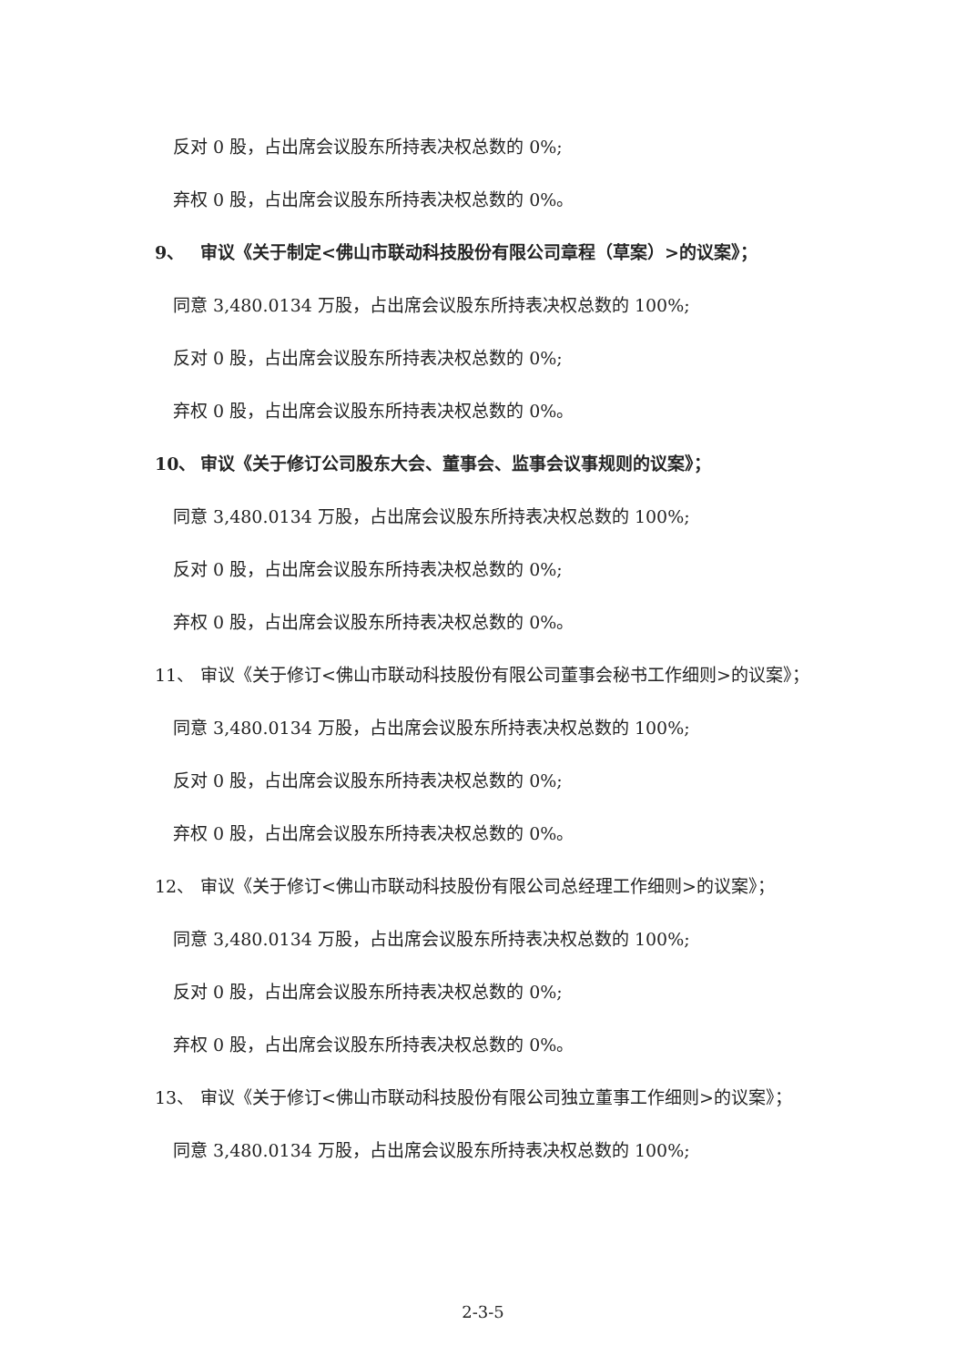反对 0 股，占出席会议股东所持表决权总数的 0%;
弃权 0 股，占出席会议股东所持表决权总数的 0%。
9、 审议《关于制定<佛山市联动科技股份有限公司章程（草案）>的议案》；
同意 3,480.0134 万股，占出席会议股东所持表决权总数的 100%;
反对 0 股，占出席会议股东所持表决权总数的 0%;
弃权 0 股，占出席会议股东所持表决权总数的 0%。
10、 审议《关于修订公司股东大会、董事会、监事会议事规则的议案》；
同意 3,480.0134 万股，占出席会议股东所持表决权总数的 100%;
反对 0 股，占出席会议股东所持表决权总数的 0%;
弃权 0 股，占出席会议股东所持表决权总数的 0%。
11、 审议《关于修订<佛山市联动科技股份有限公司董事会秘书工作细则>的议案》；
同意 3,480.0134 万股，占出席会议股东所持表决权总数的 100%;
反对 0 股，占出席会议股东所持表决权总数的 0%;
弃权 0 股，占出席会议股东所持表决权总数的 0%。
12、 审议《关于修订<佛山市联动科技股份有限公司总经理工作细则>的议案》；
同意 3,480.0134 万股，占出席会议股东所持表决权总数的 100%;
反对 0 股，占出席会议股东所持表决权总数的 0%;
弃权 0 股，占出席会议股东所持表决权总数的 0%。
13、 审议《关于修订<佛山市联动科技股份有限公司独立董事工作细则>的议案》；
同意 3,480.0134 万股，占出席会议股东所持表决权总数的 100%;
2-3-5